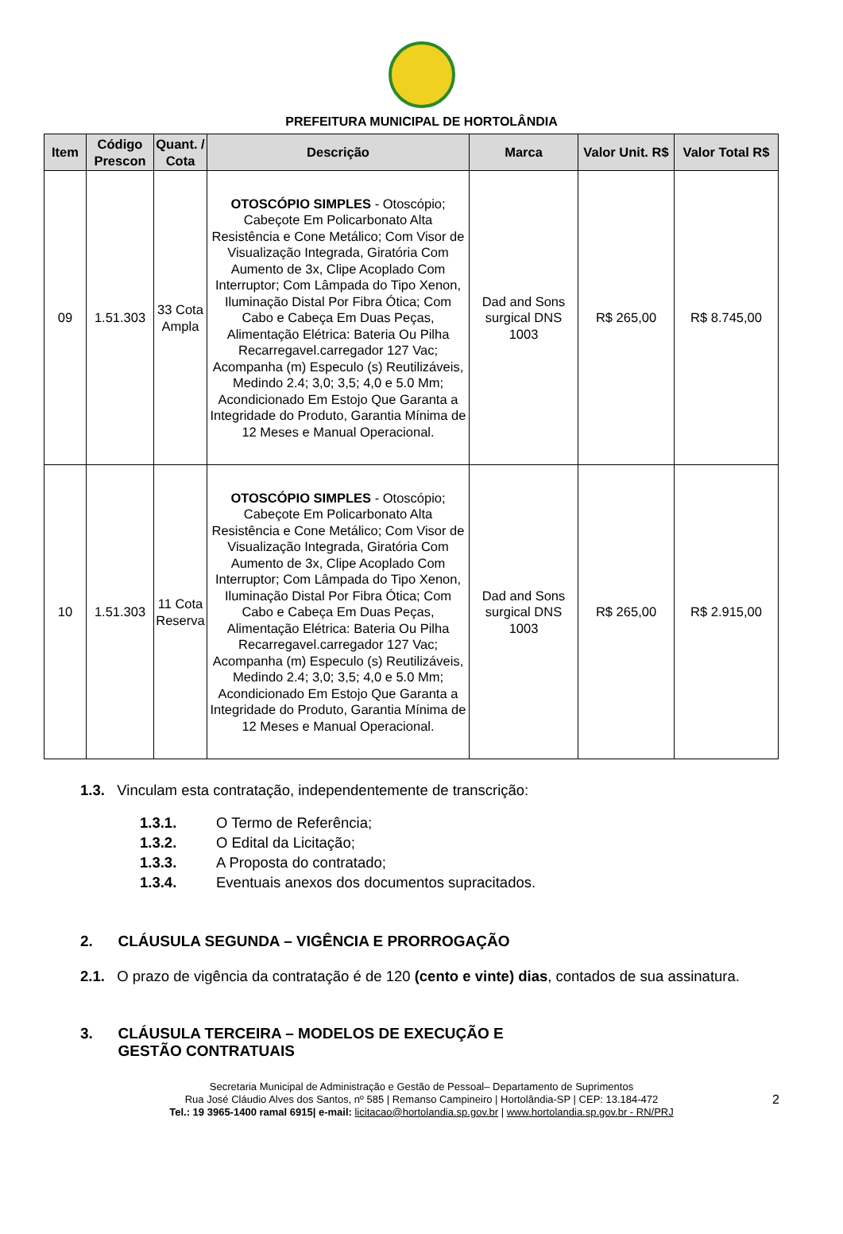PREFEITURA MUNICIPAL DE HORTOLÂNDIA
| Item | Código Prescon | Quant. / Cota | Descrição | Marca | Valor Unit. R$ | Valor Total R$ |
| --- | --- | --- | --- | --- | --- | --- |
| 09 | 1.51.303 | 33 Cota Ampla | OTOSCÓPIO SIMPLES - Otoscópio; Cabeçote Em Policarbonato Alta Resistência e Cone Metálico; Com Visor de Visualização Integrada, Giratória Com Aumento de 3x, Clipe Acoplado Com Interruptor; Com Lâmpada do Tipo Xenon, Iluminação Distal Por Fibra Ótica; Com Cabo e Cabeça Em Duas Peças, Alimentação Elétrica: Bateria Ou Pilha Recarregavel.carregador 127 Vac; Acompanha (m) Especulo (s) Reutilizáveis, Medindo 2.4; 3,0; 3,5; 4,0 e 5.0 Mm; Acondicionado Em Estojo Que Garanta a Integridade do Produto, Garantia Mínima de 12 Meses e Manual Operacional. | Dad and Sons surgical DNS 1003 | R$ 265,00 | R$ 8.745,00 |
| 10 | 1.51.303 | 11 Cota Reserva | OTOSCÓPIO SIMPLES - Otoscópio; Cabeçote Em Policarbonato Alta Resistência e Cone Metálico; Com Visor de Visualização Integrada, Giratória Com Aumento de 3x, Clipe Acoplado Com Interruptor; Com Lâmpada do Tipo Xenon, Iluminação Distal Por Fibra Ótica; Com Cabo e Cabeça Em Duas Peças, Alimentação Elétrica: Bateria Ou Pilha Recarregavel.carregador 127 Vac; Acompanha (m) Especulo (s) Reutilizáveis, Medindo 2.4; 3,0; 3,5; 4,0 e 5.0 Mm; Acondicionado Em Estojo Que Garanta a Integridade do Produto, Garantia Mínima de 12 Meses e Manual Operacional. | Dad and Sons surgical DNS 1003 | R$ 265,00 | R$ 2.915,00 |
1.3. Vinculam esta contratação, independentemente de transcrição:
1.3.1. O Termo de Referência;
1.3.2. O Edital da Licitação;
1.3.3. A Proposta do contratado;
1.3.4. Eventuais anexos dos documentos supracitados.
2. CLÁUSULA SEGUNDA – VIGÊNCIA E PRORROGAÇÃO
2.1. O prazo de vigência da contratação é de 120 (cento e vinte) dias, contados de sua assinatura.
3. CLÁUSULA TERCEIRA – MODELOS DE EXECUÇÃO E
GESTÃO CONTRATUAIS
Secretaria Municipal de Administração e Gestão de Pessoal– Departamento de Suprimentos
Rua José Cláudio Alves dos Santos, nº 585 | Remanso Campineiro | Hortolândia-SP | CEP: 13.184-472
Tel.: 19 3965-1400 ramal 6915| e-mail: licitacao@hortolandia.sp.gov.br | www.hortolandia.sp.gov.br - RN/PRJ
2